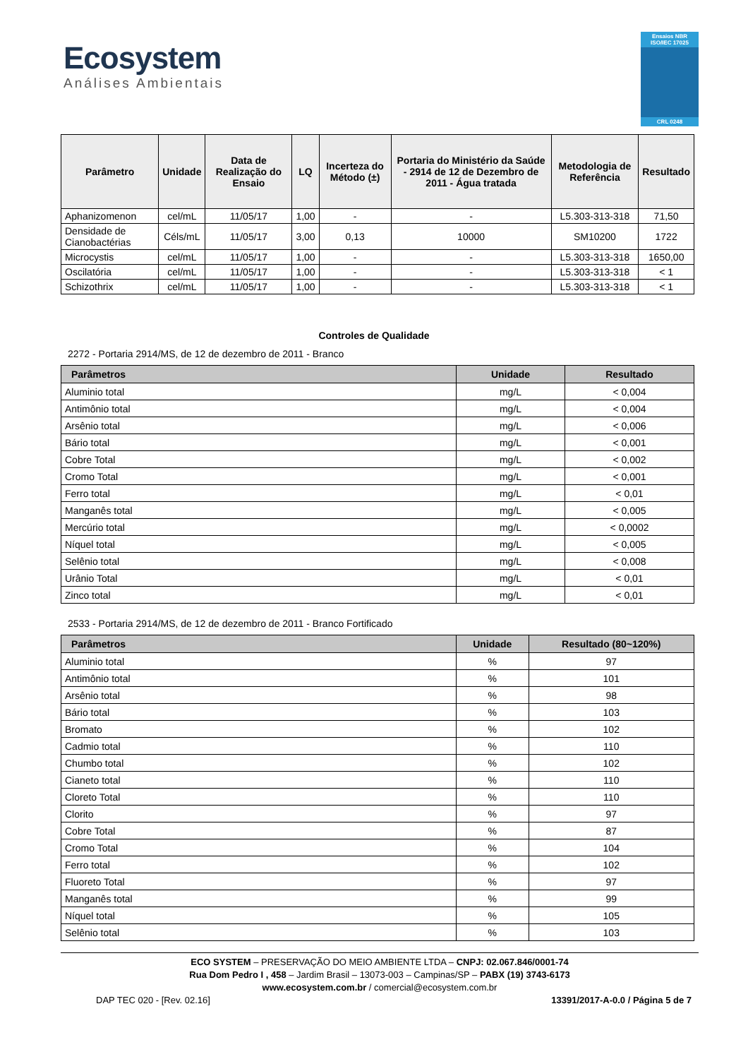Ecosystem
Análises Ambientais
Ensaios NBR ISO/IEC 17025
CRL 0248
| Parâmetro | Unidade | Data de Realização do Ensaio | LQ | Incerteza do Método (±) | Portaria do Ministério da Saúde - 2914 de 12 de Dezembro de 2011 - Água tratada | Metodologia de Referência | Resultado |
| --- | --- | --- | --- | --- | --- | --- | --- |
| Aphanizomenon | cel/mL | 11/05/17 | 1,00 | - | - | L5.303-313-318 | 71,50 |
| Densidade de Cianobactérias | Céls/mL | 11/05/17 | 3,00 | 0,13 | 10000 | SM10200 | 1722 |
| Microcystis | cel/mL | 11/05/17 | 1,00 | - | - | L5.303-313-318 | 1650,00 |
| Oscilatória | cel/mL | 11/05/17 | 1,00 | - | - | L5.303-313-318 | < 1 |
| Schizothrix | cel/mL | 11/05/17 | 1,00 | - | - | L5.303-313-318 | < 1 |
Controles de Qualidade
2272 - Portaria 2914/MS, de 12 de dezembro de 2011 - Branco
| Parâmetros | Unidade | Resultado |
| --- | --- | --- |
| Aluminio total | mg/L | < 0,004 |
| Antimônio total | mg/L | < 0,004 |
| Arsênio total | mg/L | < 0,006 |
| Bário total | mg/L | < 0,001 |
| Cobre Total | mg/L | < 0,002 |
| Cromo Total | mg/L | < 0,001 |
| Ferro total | mg/L | < 0,01 |
| Manganês total | mg/L | < 0,005 |
| Mercúrio total | mg/L | < 0,0002 |
| Níquel total | mg/L | < 0,005 |
| Selênio total | mg/L | < 0,008 |
| Urânio Total | mg/L | < 0,01 |
| Zinco total | mg/L | < 0,01 |
2533 - Portaria 2914/MS, de 12 de dezembro de 2011 - Branco Fortificado
| Parâmetros | Unidade | Resultado (80~120%) |
| --- | --- | --- |
| Aluminio total | % | 97 |
| Antimônio total | % | 101 |
| Arsênio total | % | 98 |
| Bário total | % | 103 |
| Bromato | % | 102 |
| Cadmio total | % | 110 |
| Chumbo total | % | 102 |
| Cianeto total | % | 110 |
| Cloreto Total | % | 110 |
| Clorito | % | 97 |
| Cobre Total | % | 87 |
| Cromo Total | % | 104 |
| Ferro total | % | 102 |
| Fluoreto Total | % | 97 |
| Manganês total | % | 99 |
| Níquel total | % | 105 |
| Selênio total | % | 103 |
ECO SYSTEM – PRESERVAÇÃO DO MEIO AMBIENTE LTDA – CNPJ: 02.067.846/0001-74
Rua Dom Pedro I , 458 – Jardim Brasil – 13073-003 – Campinas/SP – PABX (19) 3743-6173
www.ecosystem.com.br / comercial@ecosystem.com.br
DAP TEC 020 - [Rev. 02.16] 13391/2017-A-0.0 / Página 5 de 7